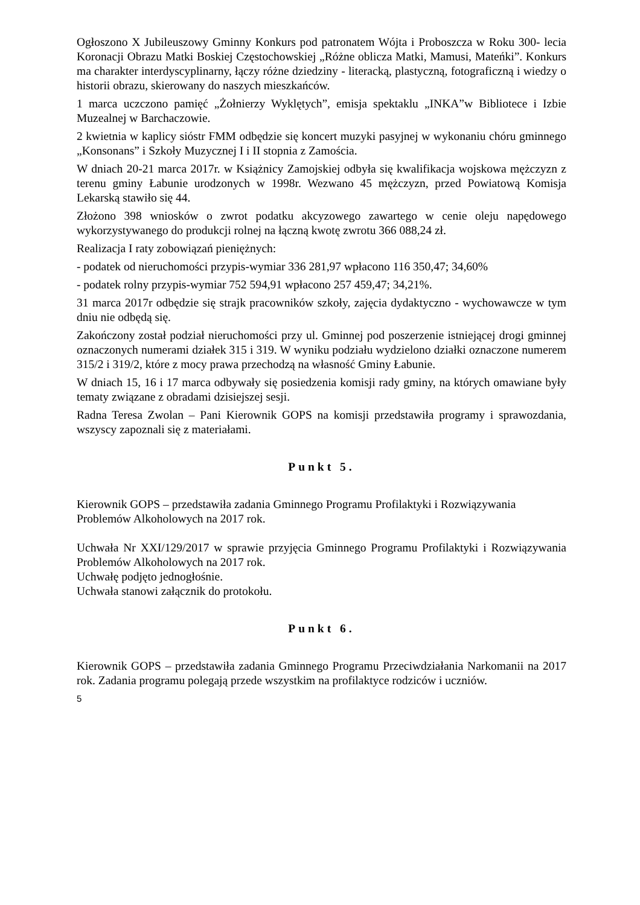Ogłoszono X Jubileuszowy Gminny Konkurs pod patronatem Wójta i Proboszcza w Roku 300- lecia Koronacji Obrazu Matki Boskiej Częstochowskiej „Różne oblicza Matki, Mamusi, Mateńki”. Konkurs ma charakter interdyscyplinarny, łączy różne dziedziny - literacką, plastyczną, fotograficzną i wiedzy o historii obrazu, skierowany do naszych mieszkańców.
1 marca uczczono pamięć „Żołnierzy Wyklętych”, emisja spektaklu „INKA”w Bibliotece i Izbie Muzealnej w Barchaczowie.
2 kwietnia w kaplicy sióstr FMM odbędzie się koncert muzyki pasyjnej w wykonaniu chóru gminnego „Konsonans” i Szkoły Muzycznej I i II stopnia z Zamościa.
W dniach 20-21 marca 2017r. w Książnicy Zamojskiej odbyła się kwalifikacja wojskowa mężczyzn z terenu gminy Łabunie urodzonych w 1998r. Wezwano 45 mężczyzn, przed Powiatową Komisja Lekarską stawiło się 44.
Złożono 398 wniosków o zwrot podatku akcyzowego zawartego w cenie oleju napędowego wykorzystywanego do produkcji rolnej na łączną kwotę zwrotu 366 088,24 zł.
Realizacja I raty zobowiązań pieniężnych:
- podatek od nieruchomości przypis-wymiar 336 281,97 wpłacono 116 350,47; 34,60%
- podatek rolny przypis-wymiar 752 594,91 wpłacono 257 459,47; 34,21%.
31 marca 2017r odbędzie się strajk pracowników szkoły, zajęcia dydaktyczno - wychowawcze w tym dniu nie odbędą się.
Zakończony został podział nieruchomości przy ul. Gminnej pod poszerzenie istniejącej drogi gminnej oznaczonych numerami działek 315 i 319. W wyniku podziału wydzielono działki oznaczone numerem 315/2 i 319/2, które z mocy prawa przechodzą na własność Gminy Łabunie.
W dniach 15, 16 i 17 marca odbywały się posiedzenia komisji rady gminy, na których omawiane były tematy związane z obradami dzisiejszej sesji.
Radna Teresa Zwolan – Pani Kierownik GOPS na komisji przedstawiła programy i sprawozdania, wszyscy zapoznali się z materiałami.
Punkt 5.
Kierownik GOPS – przedstawiła zadania Gminnego Programu Profilaktyki i Rozwiązywania Problemów Alkoholowych na 2017 rok.
Uchwała Nr XXI/129/2017 w sprawie przyjęcia Gminnego Programu Profilaktyki i Rozwiązywania Problemów Alkoholowych na 2017 rok.
Uchwałę podjęto jednogłośnie.
Uchwała stanowi załącznik do protokołu.
Punkt 6.
Kierownik GOPS – przedstawiła zadania Gminnego Programu Przeciwdziałania Narkomanii na 2017 rok. Zadania programu polegają przede wszystkim na profilaktyce rodziców i uczniów.
5